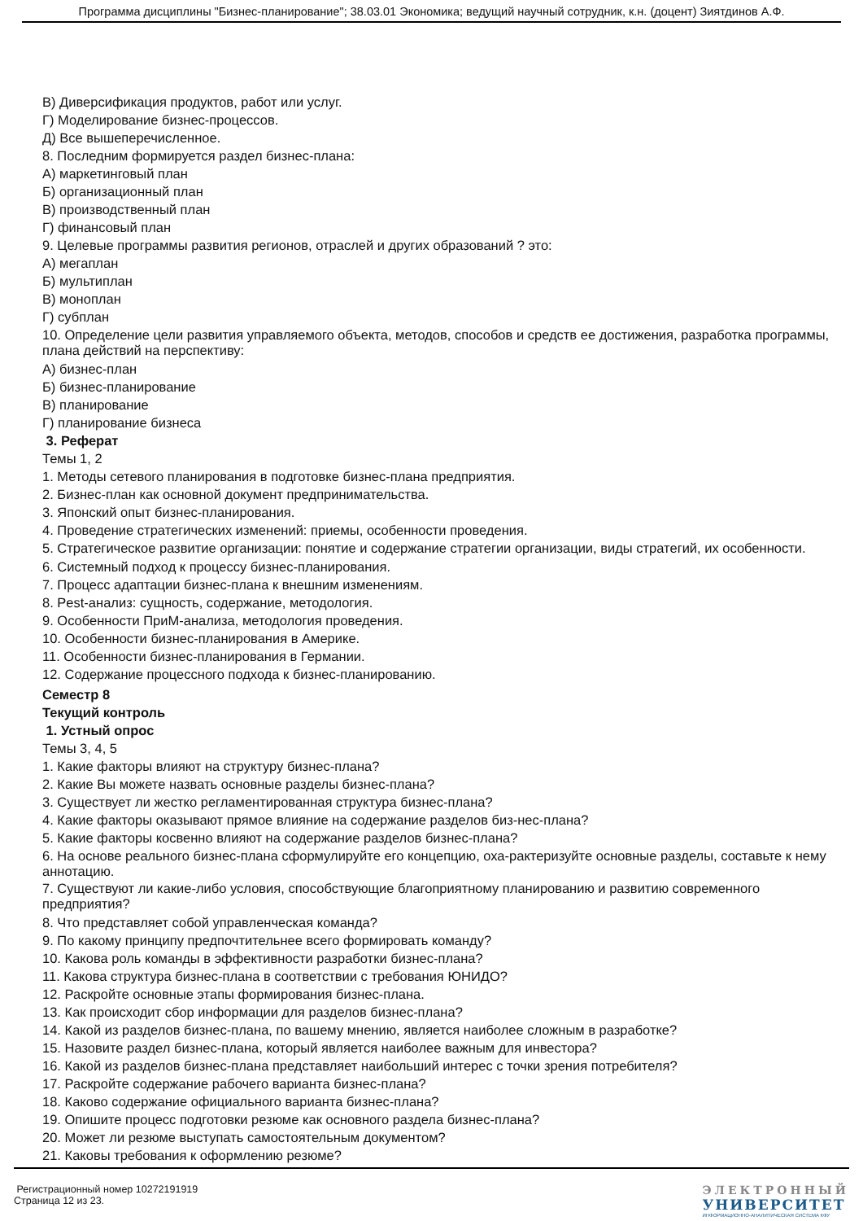Программа дисциплины "Бизнес-планирование"; 38.03.01 Экономика; ведущий научный сотрудник, к.н. (доцент) Зиятдинов А.Ф.
В) Диверсификация продуктов, работ или услуг.
Г) Моделирование бизнес-процессов.
Д) Все вышеперечисленное.
8. Последним формируется раздел бизнес-плана:
А) маркетинговый план
Б) организационный план
В) производственный план
Г) финансовый план
9. Целевые программы развития регионов, отраслей и других образований ? это:
А) мегаплан
Б) мультиплан
В) моноплан
Г) субплан
10. Определение цели развития управляемого объекта, методов, способов и средств ее достижения, разработка программы, плана действий на перспективу:
А) бизнес-план
Б) бизнес-планирование
В) планирование
Г) планирование бизнеса
3. Реферат
Темы 1, 2
1. Методы сетевого планирования в подготовке бизнес-плана предприятия.
2. Бизнес-план как основной документ предпринимательства.
3. Японский опыт бизнес-планирования.
4. Проведение стратегических изменений: приемы, особенности проведения.
5. Стратегическое развитие организации: понятие и содержание стратегии организации, виды стратегий, их особенности.
6. Системный подход к процессу бизнес-планирования.
7. Процесс адаптации бизнес-плана к внешним изменениям.
8. Pest-анализ: сущность, содержание, методология.
9. Особенности ПриМ-анализа, методология проведения.
10. Особенности бизнес-планирования в Америке.
11. Особенности бизнес-планирования в Германии.
12. Содержание процессного подхода к бизнес-планированию.
Семестр 8
Текущий контроль
1. Устный опрос
Темы 3, 4, 5
1. Какие факторы влияют на структуру бизнес-плана?
2. Какие Вы можете назвать основные разделы бизнес-плана?
3. Существует ли жестко регламентированная структура бизнес-плана?
4. Какие факторы оказывают прямое влияние на содержание разделов биз-нес-плана?
5. Какие факторы косвенно влияют на содержание разделов бизнес-плана?
6. На основе реального бизнес-плана сформулируйте его концепцию, оха-рактеризуйте основные разделы, составьте к нему аннотацию.
7. Существуют ли какие-либо условия, способствующие благоприятному планированию и развитию современного предприятия?
8. Что представляет собой управленческая команда?
9. По какому принципу предпочтительнее всего формировать команду?
10. Какова роль команды в эффективности разработки бизнес-плана?
11. Какова структура бизнес-плана в соответствии с требования ЮНИДО?
12. Раскройте основные этапы формирования бизнес-плана.
13. Как происходит сбор информации для разделов бизнес-плана?
14. Какой из разделов бизнес-плана, по вашему мнению, является наиболее сложным в разработке?
15. Назовите раздел бизнес-плана, который является наиболее важным для инвестора?
16. Какой из разделов бизнес-плана представляет наибольший интерес с точки зрения потребителя?
17. Раскройте содержание рабочего варианта бизнес-плана?
18. Каково содержание официального варианта бизнес-плана?
19. Опишите процесс подготовки резюме как основного раздела бизнес-плана?
20. Может ли резюме выступать самостоятельным документом?
21. Каковы требования к оформлению резюме?
Регистрационный номер 10272191919
Страница 12 из 23.
ЭЛЕКТРОННЫЙ
УНИВЕРСИТЕТ
ИНФОРМАЦИОННО-АНАЛИТИЧЕСКАЯ СИСТЕМА КФУ